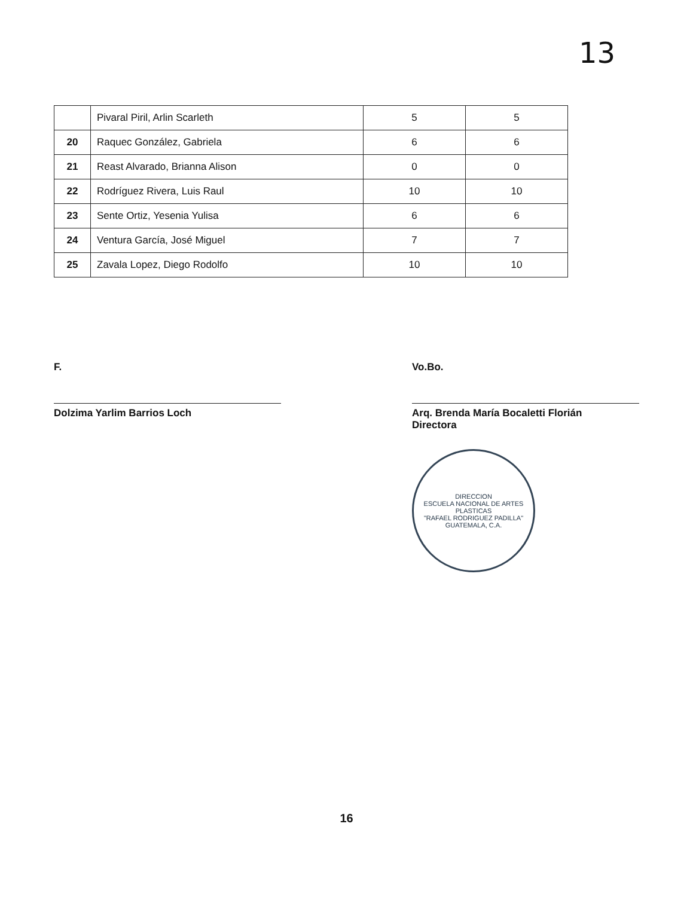13
| | Pivaral Piril, Arlin Scarleth | 5 | 5 |
| 20 | Raquec González, Gabriela | 6 | 6 |
| 21 | Reast Alvarado, Brianna Alison | 0 | 0 |
| 22 | Rodríguez Rivera, Luis Raul | 10 | 10 |
| 23 | Sente Ortiz, Yesenia Yulisa | 6 | 6 |
| 24 | Ventura García, José Miguel | 7 | 7 |
| 25 | Zavala Lopez, Diego Rodolfo | 10 | 10 |
F.
Dolzima Yarlim Barrios Loch
Vo.Bo.
Arq. Brenda María Bocaletti Florián
Directora
DIRECCION
ESCUELA NACIONAL DE ARTES PLASTICAS
"RAFAEL RODRIGUEZ PADILLA"
GUATEMALA, C.A.
16